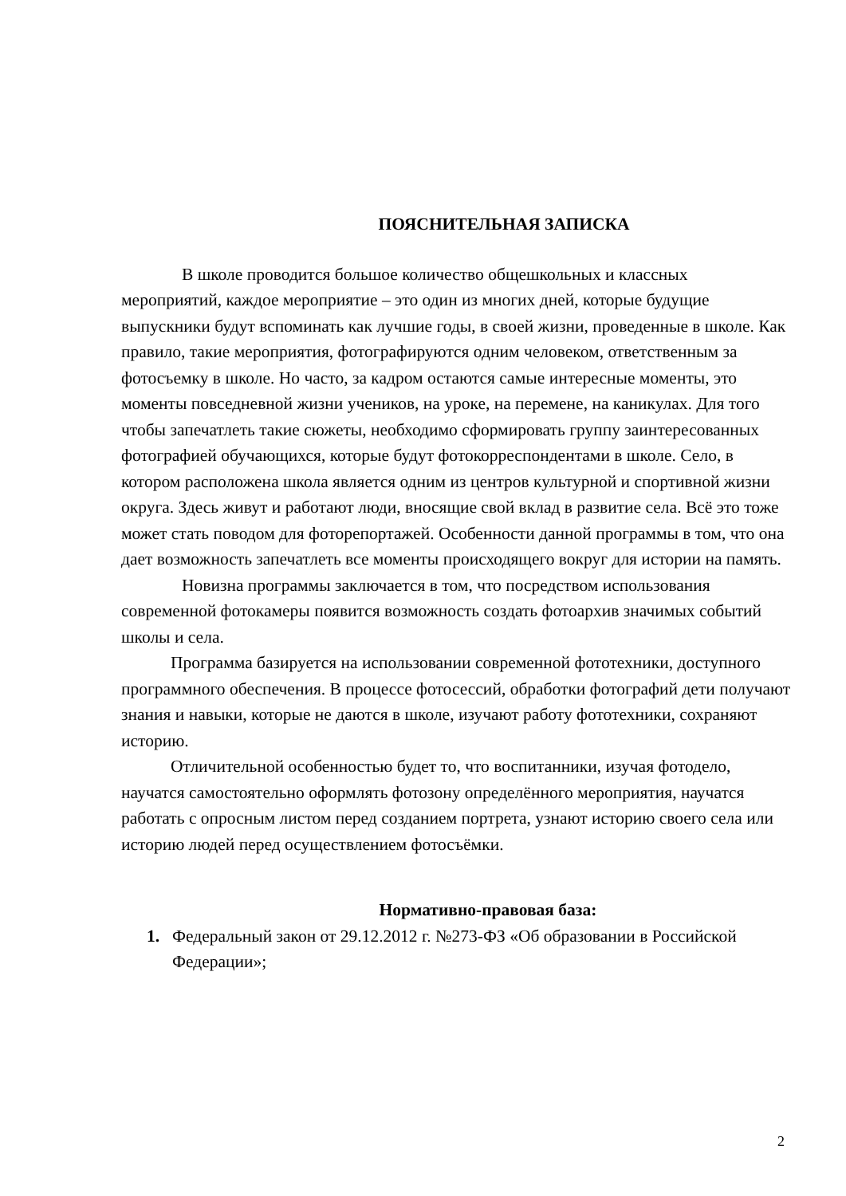ПОЯСНИТЕЛЬНАЯ ЗАПИСКА
В школе проводится большое количество общешкольных и классных мероприятий, каждое мероприятие – это один из многих дней, которые будущие выпускники будут вспоминать как лучшие годы, в своей жизни, проведенные в школе. Как правило, такие мероприятия, фотографируются одним человеком, ответственным за фотосъемку в школе. Но часто, за кадром остаются самые интересные моменты, это моменты повседневной жизни учеников, на уроке, на перемене, на каникулах. Для того чтобы запечатлеть такие сюжеты, необходимо сформировать группу заинтересованных фотографией обучающихся, которые будут фотокорреспондентами в школе. Село, в котором расположена школа является одним из центров культурной и спортивной жизни округа. Здесь живут и работают люди, вносящие свой вклад в развитие села. Всё это тоже может стать поводом для фоторепортажей. Особенности данной программы в том, что она дает возможность запечатлеть все моменты происходящего вокруг для истории на память.
Новизна программы заключается в том, что посредством использования современной фотокамеры появится возможность создать фотоархив значимых событий школы и села.
Программа базируется на использовании современной фототехники, доступного программного обеспечения. В процессе фотосессий, обработки фотографий дети получают знания и навыки, которые не даются в школе, изучают работу фототехники, сохраняют историю.
Отличительной особенностью будет то, что воспитанники, изучая фотодело, научатся самостоятельно оформлять фотозону определённого мероприятия, научатся работать с опросным листом перед созданием портрета, узнают историю своего села или историю людей перед осуществлением фотосъёмки.
Нормативно-правовая база:
1. Федеральный закон от 29.12.2012 г. №273-ФЗ «Об образовании в Российской Федерации»;
2